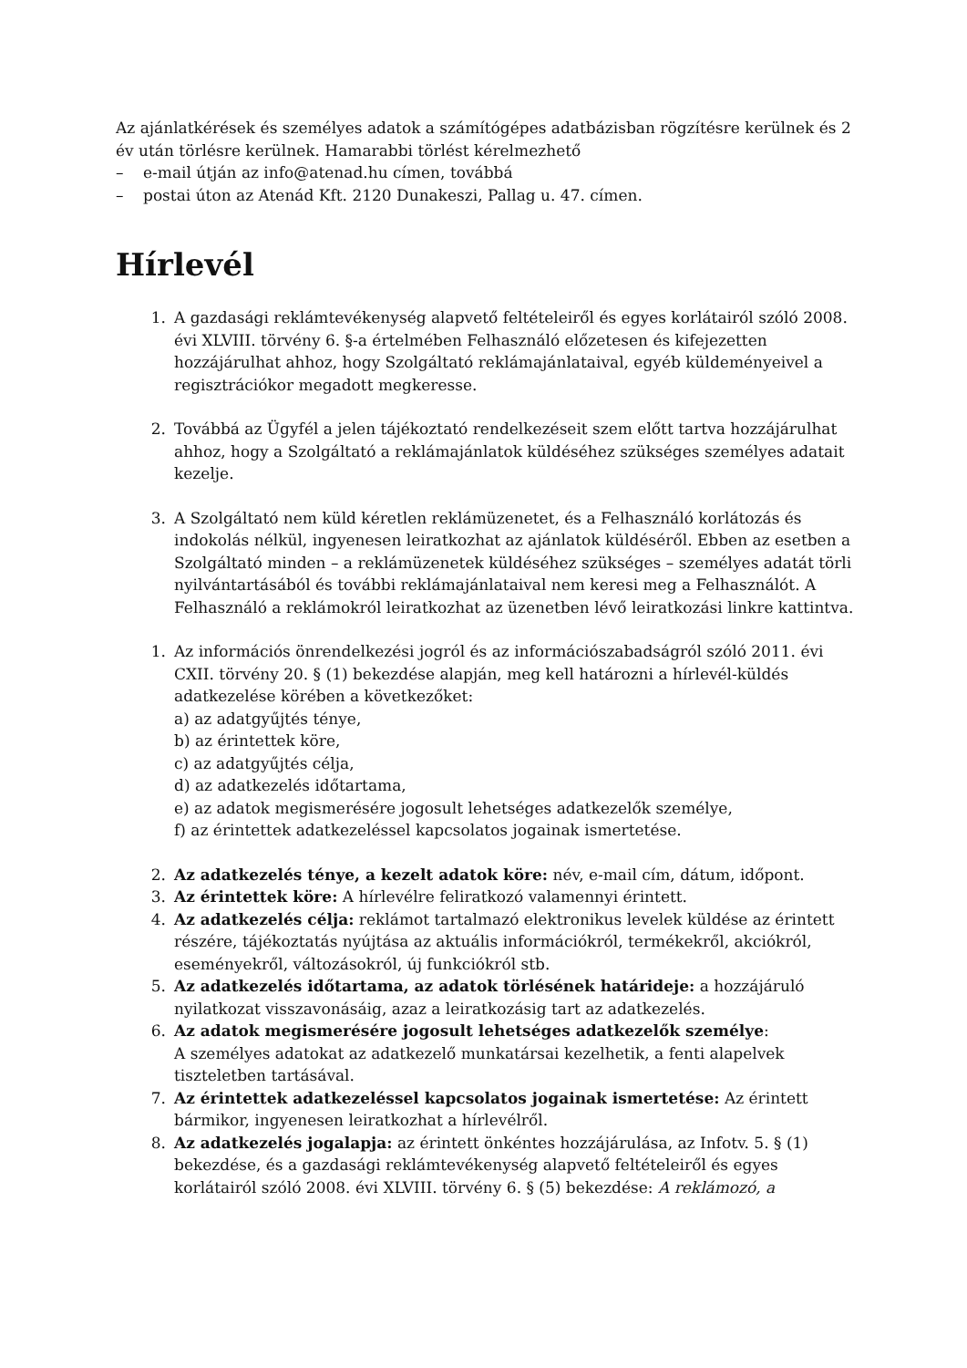Az ajánlatkérések és személyes adatok a számítógépes adatbázisban rögzítésre kerülnek és 2 év után törlésre kerülnek. Hamarabbi törlést kérelmezhető
– e-mail útján az info@atenad.hu címen, továbbá
– postai úton az Atenád Kft. 2120 Dunakeszi, Pallag u. 47. címen.
Hírlevél
1. A gazdasági reklámtevékenység alapvető feltételeiről és egyes korlátairól szóló 2008. évi XLVIII. törvény 6. §-a értelmében Felhasználó előzetesen és kifejezetten hozzájárulhat ahhoz, hogy Szolgáltató reklámajánlataival, egyéb küldeményeivel a regisztrációkor megadott megkeresse.
2. Továbbá az Ügyfél a jelen tájékoztató rendelkezéseit szem előtt tartva hozzájárulhat ahhoz, hogy a Szolgáltató a reklámajánlatok küldéséhez szükséges személyes adatait kezelje.
3. A Szolgáltató nem küld kéretlen reklámüzenetet, és a Felhasználó korlátozás és indokolás nélkül, ingyenesen leiratkozhat az ajánlatok küldéséről. Ebben az esetben a Szolgáltató minden – a reklámüzenetek küldéséhez szükséges – személyes adatát törli nyilvántartásából és további reklámajánlataival nem keresi meg a Felhasználót. A Felhasználó a reklámokról leiratkozhat az üzenetben lévő leiratkozási linkre kattintva.
1. Az információs önrendelkezési jogról és az információszabadságról szóló 2011. évi CXII. törvény 20. § (1) bekezdése alapján, meg kell határozni a hírlevél-küldés adatkezelése körében a következőket:
a) az adatgyűjtés ténye,
b) az érintettek köre,
c) az adatgyűjtés célja,
d) az adatkezelés időtartama,
e) az adatok megismerésére jogosult lehetséges adatkezelők személye,
f) az érintettek adatkezeléssel kapcsolatos jogainak ismertetése.
2. Az adatkezelés ténye, a kezelt adatok köre: név, e-mail cím, dátum, időpont.
3. Az érintettek köre: A hírlevélre feliratkozó valamennyi érintett.
4. Az adatkezelés célja: reklámot tartalmazó elektronikus levelek küldése az érintett részére, tájékoztatás nyújtása az aktuális információkról, termékekről, akciókról, eseményekről, változásokról, új funkciókról stb.
5. Az adatkezelés időtartama, az adatok törlésének határideje: a hozzájáruló nyilatkozat visszavonásáig, azaz a leiratkozásig tart az adatkezelés.
6. Az adatok megismerésére jogosult lehetséges adatkezelők személye:
A személyes adatokat az adatkezelő munkatársai kezelhetik, a fenti alapelvek tiszteletben tartásával.
7. Az érintettek adatkezeléssel kapcsolatos jogainak ismertetése: Az érintett bármikor, ingyenesen leiratkozhat a hírlevélről.
8. Az adatkezelés jogalapja: az érintett önkéntes hozzájárulása, az Infotv. 5. § (1) bekezdése, és a gazdasági reklámtevékenység alapvető feltételeiről és egyes korlátairól szóló 2008. évi XLVIII. törvény 6. § (5) bekezdése: A reklámozó, a